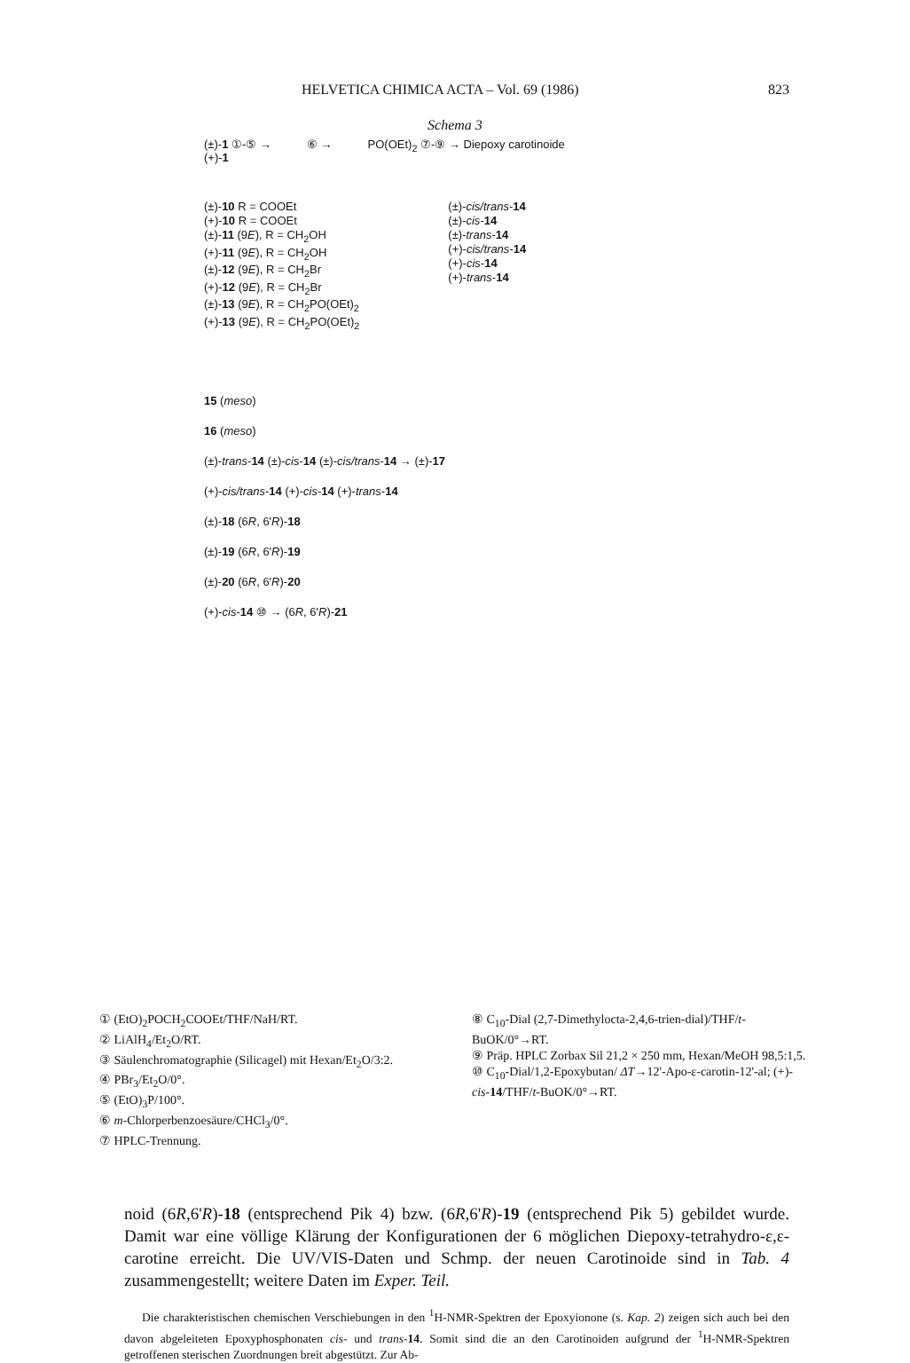HELVETICA CHIMICA ACTA – Vol. 69 (1986) 823
Schema 3
(±)-1 ①-⑤ →
(+)-1
⑥ → PO(OEt)<sub>2</sub> ⑦-⑨ → Diepoxy carotinoide
(±)-10 R = COOEt
(+)-10 R = COOEt
(±)-11 (9E), R = CH<sub>2</sub>OH
(+)-11 (9E), R = CH<sub>2</sub>OH
(±)-12 (9E), R = CH<sub>2</sub>Br
(+)-12 (9E), R = CH<sub>2</sub>Br
(±)-13 (9E), R = CH<sub>2</sub>PO(OEt)<sub>2</sub>
(+)-13 (9E), R = CH<sub>2</sub>PO(OEt)<sub>2</sub>
(±)-cis/trans-14
(±)-cis-14
(±)-trans-14
(+)-cis/trans-14
(+)-cis-14
(+)-trans-14
15 (meso)
16 (meso)
(±)-trans-14 (±)-cis-14 (±)-cis/trans-14 → (±)-17
(+)-cis/trans-14 (+)-cis-14 (+)-trans-14
(±)-18 (6R, 6'R)-18
(±)-19 (6R, 6'R)-19
(±)-20 (6R, 6'R)-20
(+)-cis-14 ⑩ → (6R, 6'R)-21
① (EtO)<sub>2</sub>POCH<sub>2</sub>COOEt/THF/NaH/RT.
② LiAlH<sub>4</sub>/Et<sub>2</sub>O/RT.
③ Säulenchromatographie (Silicagel) mit Hexan/Et<sub>2</sub>O/3:2.
④ PBr<sub>3</sub>/Et<sub>2</sub>O/0°.
⑤ (EtO)<sub>3</sub>P/100°.
⑥ m-Chlorperbenzoesäure/CHCl<sub>3</sub>/0°.
⑦ HPLC-Trennung.
⑧ C<sub>10</sub>-Dial (2,7-Dimethylocta-2,4,6-trien-dial)/THF/t-BuOK/0°→RT.
⑨ Präp. HPLC Zorbax Sil 21,2 × 250 mm, Hexan/MeOH 98,5:1,5.
⑩ C<sub>10</sub>-Dial/1,2-Epoxybutan/ ΔT→12'-Apo-ε-carotin-12'-al; (+)-cis-14/THF/t-BuOK/0°→RT.
noid (6R,6'R)-18 (entsprechend Pik 4) bzw. (6R,6'R)-19 (entsprechend Pik 5) gebildet wurde. Damit war eine völlige Klärung der Konfigurationen der 6 möglichen Diepoxy-tetrahydro-ε,ε-carotine erreicht. Die UV/VIS-Daten und Schmp. der neuen Carotinoide sind in Tab. 4 zusammengestellt; weitere Daten im Exper. Teil.
Die charakteristischen chemischen Verschiebungen in den <sup>1</sup>H-NMR-Spektren der Epoxyionone (s. Kap. 2) zeigen sich auch bei den davon abgeleiteten Epoxyphosphonaten cis- und trans-14. Somit sind die an den Carotinoiden aufgrund der <sup>1</sup>H-NMR-Spektren getroffenen sterischen Zuordnungen breit abgestützt. Zur Ab-